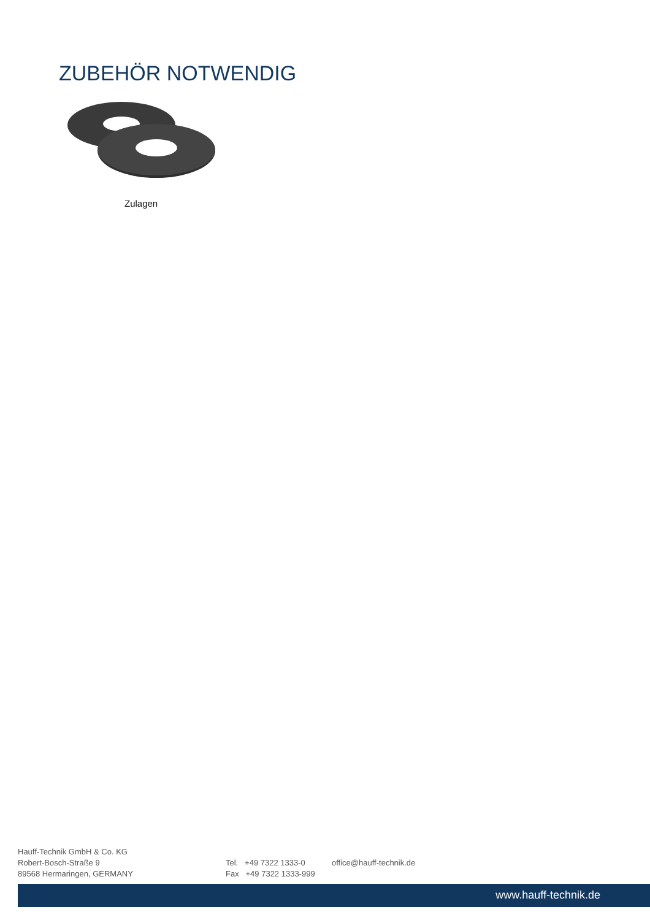ZUBEHÖR NOTWENDIG
Zulagen
Hauff-Technik GmbH & Co. KG
Robert-Bosch-Straße 9
89568 Hermaringen, GERMANY
Tel. +49 7322 1333-0
Fax +49 7322 1333-999
office@hauff-technik.de
www.hauff-technik.de